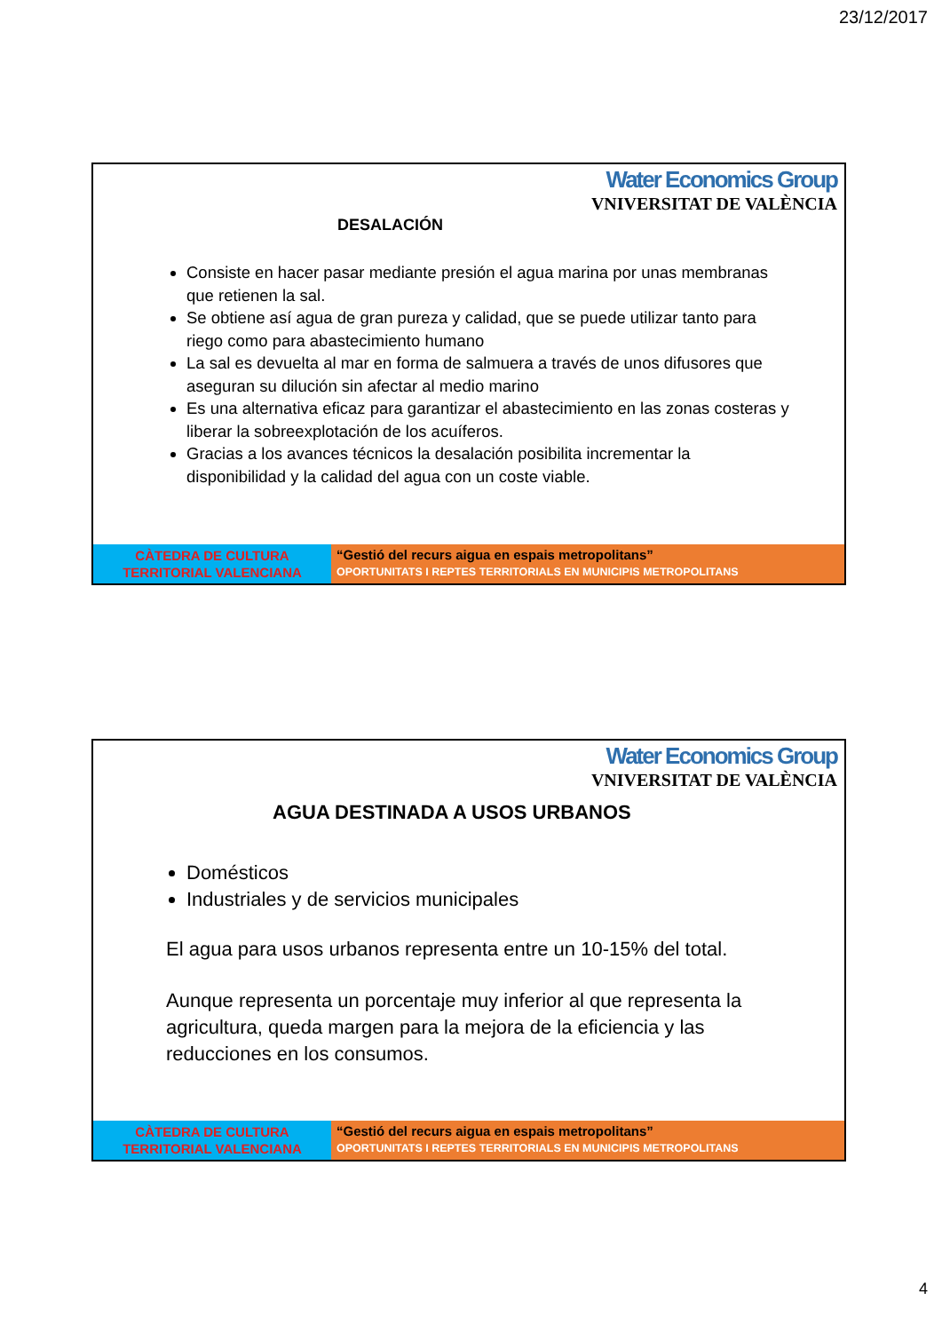23/12/2017
Water Economics Group
VNIVERSITAT DE VALÈNCIA
DESALACIÓN
Consiste en hacer pasar mediante presión el agua marina por unas membranas que retienen la sal.
Se obtiene así agua de gran pureza y calidad, que se puede utilizar tanto para riego como para abastecimiento humano
La sal es devuelta al mar en forma de salmuera a través de unos difusores que aseguran su dilución sin afectar al medio marino
Es una alternativa eficaz para garantizar el abastecimiento en las zonas costeras y liberar la sobreexplotación de los acuíferos.
Gracias a los avances técnicos la desalación posibilita incrementar la disponibilidad y la calidad del agua con un coste viable.
CÀTEDRA DE CULTURA
TERRITORIAL VALENCIANA
“Gestió del recurs aigua en espais metropolitans”
OPORTUNITATS I REPTES TERRITORIALS EN MUNICIPIS METROPOLITANS
Water Economics Group
VNIVERSITAT DE VALÈNCIA
AGUA DESTINADA A USOS URBANOS
Domésticos
Industriales y de servicios municipales
El agua para usos urbanos representa entre un 10-15% del total.
Aunque representa un porcentaje muy inferior al que representa la agricultura, queda margen para la mejora de la eficiencia y las reducciones en los consumos.
CÀTEDRA DE CULTURA
TERRITORIAL VALENCIANA
“Gestió del recurs aigua en espais metropolitans”
OPORTUNITATS I REPTES TERRITORIALS EN MUNICIPIS METROPOLITANS
4